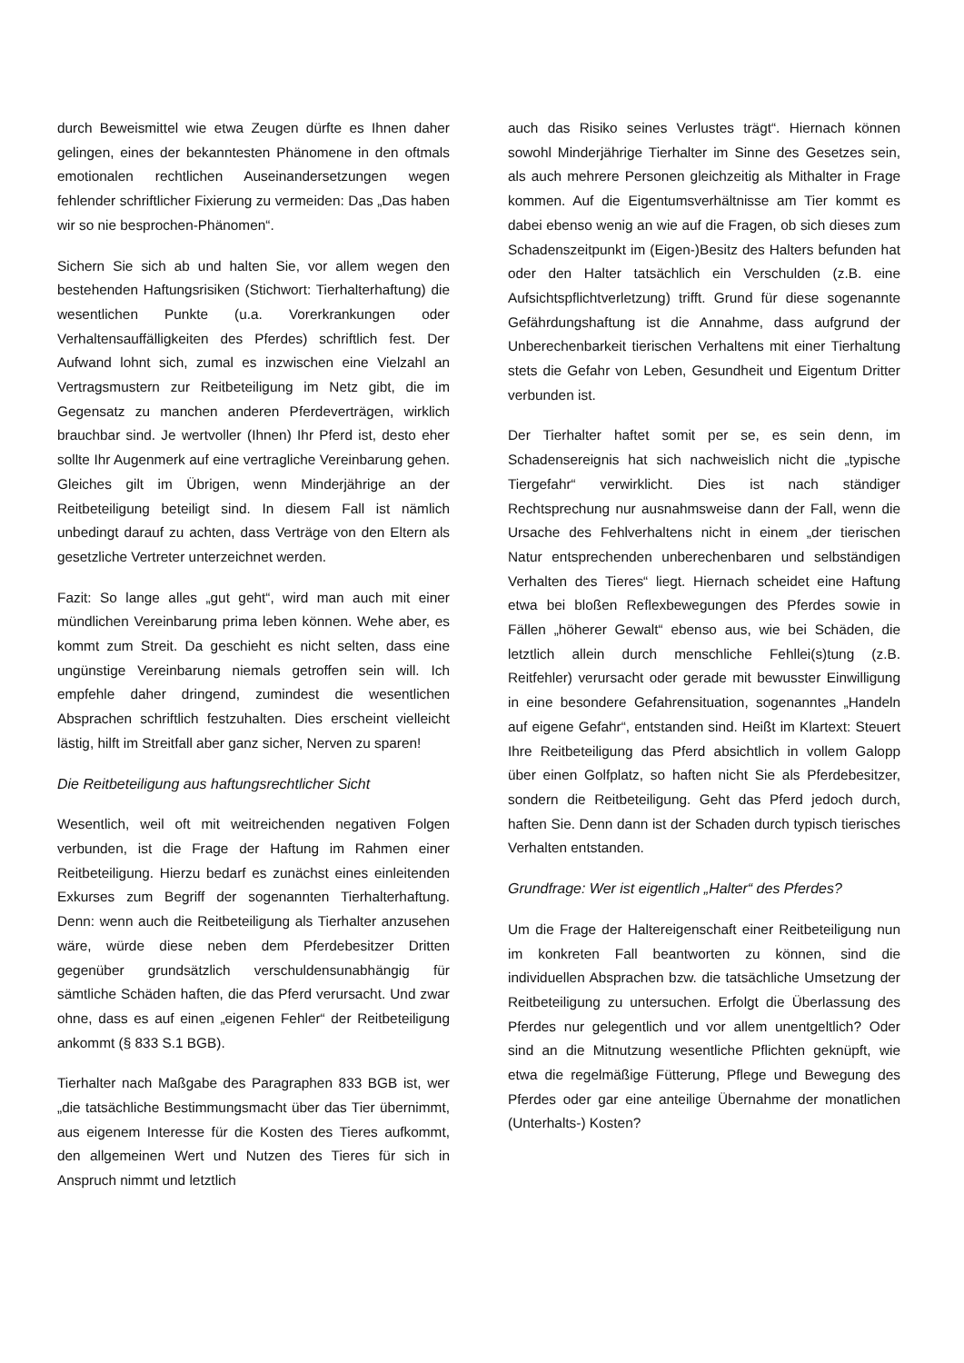durch Beweismittel wie etwa Zeugen dürfte es Ihnen daher gelingen, eines der bekanntesten Phänomene in den oftmals emotionalen rechtlichen Auseinandersetzungen wegen fehlender schriftlicher Fixierung zu vermeiden: Das „Das haben wir so nie besprochen-Phänomen“.
Sichern Sie sich ab und halten Sie, vor allem wegen den bestehenden Haftungsrisiken (Stichwort: Tierhalterhaftung) die wesentlichen Punkte (u.a. Vorerkrankungen oder Verhaltensauffälligkeiten des Pferdes) schriftlich fest. Der Aufwand lohnt sich, zumal es inzwischen eine Vielzahl an Vertragsmustern zur Reitbeteiligung im Netz gibt, die im Gegensatz zu manchen anderen Pferdeverträgen, wirklich brauchbar sind. Je wertvoller (Ihnen) Ihr Pferd ist, desto eher sollte Ihr Augenmerk auf eine vertragliche Vereinbarung gehen. Gleiches gilt im Übrigen, wenn Minderjährige an der Reitbeteiligung beteiligt sind. In diesem Fall ist nämlich unbedingt darauf zu achten, dass Verträge von den Eltern als gesetzliche Vertreter unterzeichnet werden.
Fazit: So lange alles „gut geht“, wird man auch mit einer mündlichen Vereinbarung prima leben können. Wehe aber, es kommt zum Streit. Da geschieht es nicht selten, dass eine ungünstige Vereinbarung niemals getroffen sein will. Ich empfehle daher dringend, zumindest die wesentlichen Absprachen schriftlich festzuhalten. Dies erscheint vielleicht lästig, hilft im Streitfall aber ganz sicher, Nerven zu sparen!
Die Reitbeteiligung aus haftungsrechtlicher Sicht
Wesentlich, weil oft mit weitreichenden negativen Folgen verbunden, ist die Frage der Haftung im Rahmen einer Reitbeteiligung. Hierzu bedarf es zunächst eines einleitenden Exkurses zum Begriff der sogenannten Tierhalterhaftung. Denn: wenn auch die Reitbeteiligung als Tierhalter anzusehen wäre, würde diese neben dem Pferdebesitzer Dritten gegenüber grundsätzlich verschuldensunabhängig für sämtliche Schäden haften, die das Pferd verursacht. Und zwar ohne, dass es auf einen „eigenen Fehler“ der Reitbeteiligung ankommt (§ 833 S.1 BGB).
Tierhalter nach Maßgabe des Paragraphen 833 BGB ist, wer „die tatsächliche Bestimmungsmacht über das Tier übernimmt, aus eigenem Interesse für die Kosten des Tieres aufkommt, den allgemeinen Wert und Nutzen des Tieres für sich in Anspruch nimmt und letztlich
auch das Risiko seines Verlustes trägt“. Hiernach können sowohl Minderjährige Tierhalter im Sinne des Gesetzes sein, als auch mehrere Personen gleichzeitig als Mithalter in Frage kommen. Auf die Eigentumsverhältnisse am Tier kommt es dabei ebenso wenig an wie auf die Fragen, ob sich dieses zum Schadenszeitpunkt im (Eigen-)Besitz des Halters befunden hat oder den Halter tatsächlich ein Verschulden (z.B. eine Aufsichtspflichtverletzung) trifft. Grund für diese sogenannte Gefährdungshaftung ist die Annahme, dass aufgrund der Unberechenbarkeit tierischen Verhaltens mit einer Tierhaltung stets die Gefahr von Leben, Gesundheit und Eigentum Dritter verbunden ist.
Der Tierhalter haftet somit per se, es sein denn, im Schadensereignis hat sich nachweislich nicht die „typische Tiergefahr“ verwirklicht. Dies ist nach ständiger Rechtsprechung nur ausnahmsweise dann der Fall, wenn die Ursache des Fehlverhaltens nicht in einem „der tierischen Natur entsprechenden unberechenbaren und selbständigen Verhalten des Tieres“ liegt. Hiernach scheidet eine Haftung etwa bei bloßen Reflexbewegungen des Pferdes sowie in Fällen „höherer Gewalt“ ebenso aus, wie bei Schäden, die letztlich allein durch menschliche Fehllei(s)tung (z.B. Reitfehler) verursacht oder gerade mit bewusster Einwilligung in eine besondere Gefahrensituation, sogenanntes „Handeln auf eigene Gefahr“, entstanden sind. Heißt im Klartext: Steuert Ihre Reitbeteiligung das Pferd absichtlich in vollem Galopp über einen Golfplatz, so haften nicht Sie als Pferdebesitzer, sondern die Reitbeteiligung. Geht das Pferd jedoch durch, haften Sie. Denn dann ist der Schaden durch typisch tierisches Verhalten entstanden.
Grundfrage: Wer ist eigentlich „Halter“ des Pferdes?
Um die Frage der Haltereigenschaft einer Reitbeteiligung nun im konkreten Fall beantworten zu können, sind die individuellen Absprachen bzw. die tatsächliche Umsetzung der Reitbeteiligung zu untersuchen. Erfolgt die Überlassung des Pferdes nur gelegentlich und vor allem unentgeltlich? Oder sind an die Mitnutzung wesentliche Pflichten geknüpft, wie etwa die regelmäßige Fütterung, Pflege und Bewegung des Pferdes oder gar eine anteilige Übernahme der monatlichen (Unterhalts-) Kosten?